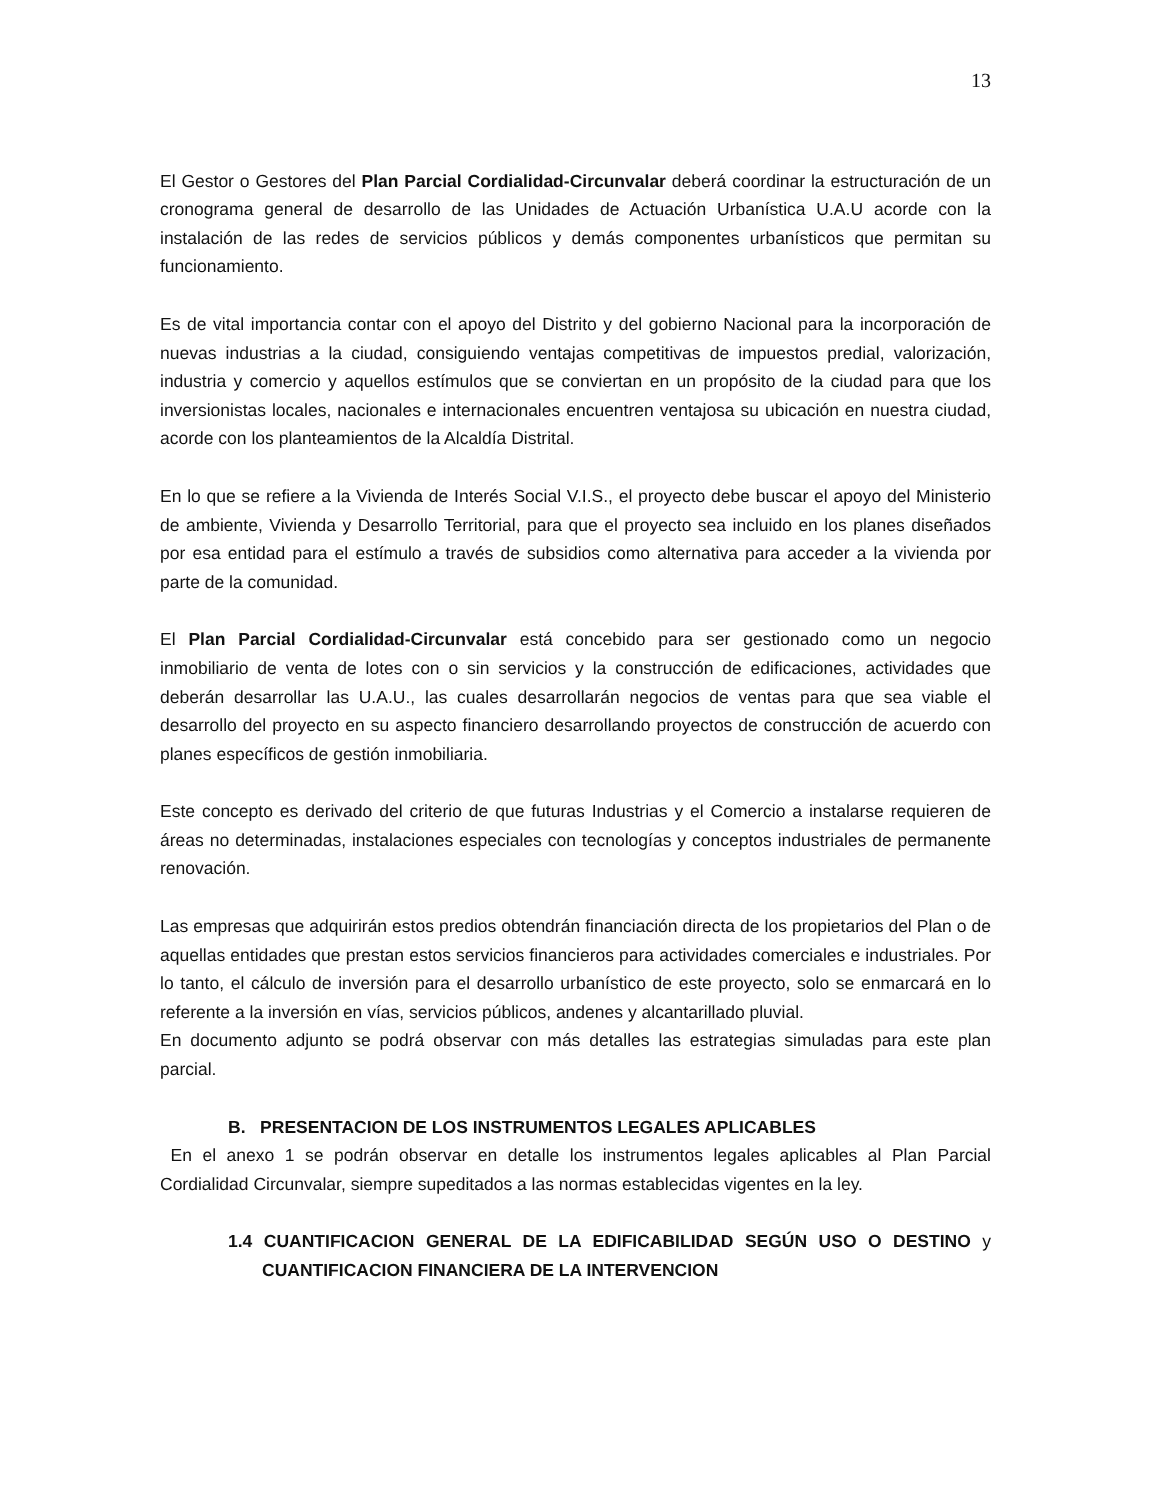13
El Gestor o Gestores del Plan Parcial Cordialidad-Circunvalar deberá coordinar la estructuración de un cronograma general de desarrollo de las Unidades de Actuación Urbanística U.A.U acorde con la instalación de las redes de servicios públicos y demás componentes urbanísticos que permitan su funcionamiento.
Es de vital importancia contar con el apoyo del Distrito y del gobierno Nacional para la incorporación de nuevas industrias a la ciudad, consiguiendo ventajas competitivas de impuestos predial, valorización, industria y comercio y aquellos estímulos que se conviertan en un propósito de la ciudad para que los inversionistas locales, nacionales e internacionales encuentren ventajosa su ubicación en nuestra ciudad, acorde con los planteamientos de la Alcaldía Distrital.
En lo que se refiere a la Vivienda de Interés Social V.I.S., el proyecto debe buscar el apoyo del Ministerio de ambiente, Vivienda y Desarrollo Territorial, para que el proyecto sea incluido en los planes diseñados por esa entidad para el estímulo a través de subsidios como alternativa para acceder a la vivienda por parte de la comunidad.
El Plan Parcial Cordialidad-Circunvalar está concebido para ser gestionado como un negocio inmobiliario de venta de lotes con o sin servicios y la construcción de edificaciones, actividades que deberán desarrollar las U.A.U., las cuales desarrollarán negocios de ventas para que sea viable el desarrollo del proyecto en su aspecto financiero desarrollando proyectos de construcción de acuerdo con planes específicos de gestión inmobiliaria.
Este concepto es derivado del criterio de que futuras Industrias y el Comercio a instalarse requieren de áreas no determinadas, instalaciones especiales con tecnologías y conceptos industriales de permanente renovación.
Las empresas que adquirirán estos predios obtendrán financiación directa de los propietarios del Plan o de aquellas entidades que prestan estos servicios financieros para actividades comerciales e industriales. Por lo tanto, el cálculo de inversión para el desarrollo urbanístico de este proyecto, solo se enmarcará en lo referente a la inversión en vías, servicios públicos, andenes y alcantarillado pluvial.
En documento adjunto se podrá observar con más detalles las estrategias simuladas para este plan parcial.
B. PRESENTACION DE LOS INSTRUMENTOS LEGALES APLICABLES
En el anexo 1 se podrán observar en detalle los instrumentos legales aplicables al Plan Parcial Cordialidad Circunvalar, siempre supeditados a las normas establecidas vigentes en la ley.
1.4 CUANTIFICACION GENERAL DE LA EDIFICABILIDAD SEGÚN USO O DESTINO y CUANTIFICACION FINANCIERA DE LA INTERVENCION